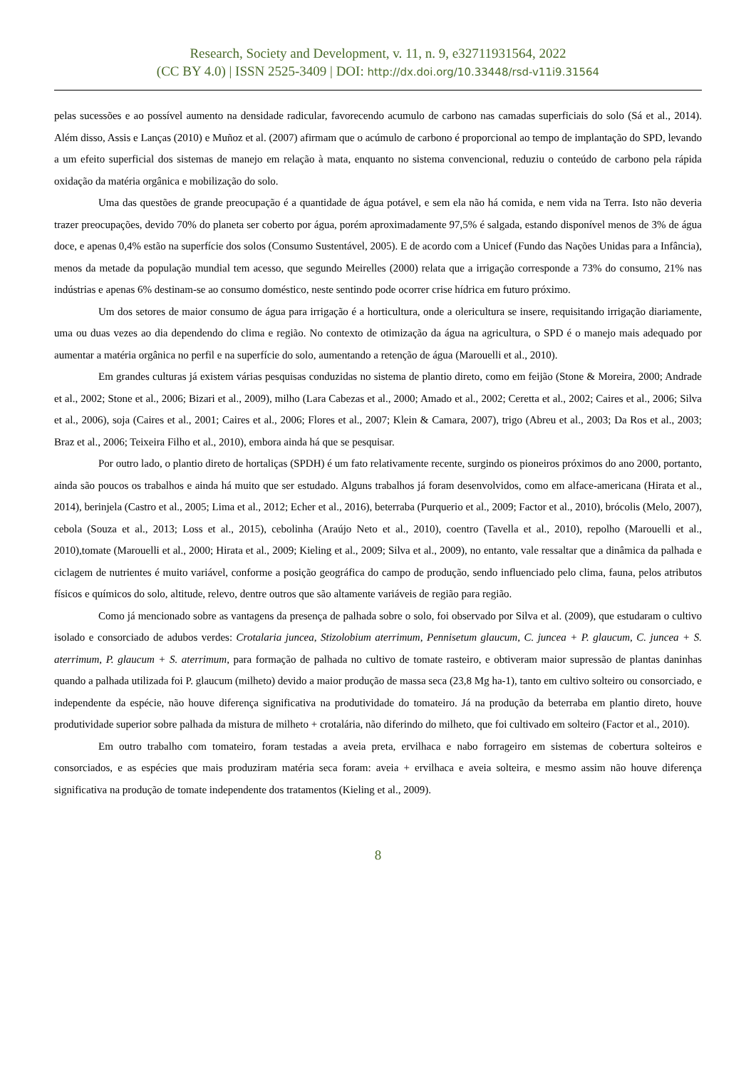Research, Society and Development, v. 11, n. 9, e32711931564, 2022
(CC BY 4.0) | ISSN 2525-3409 | DOI: http://dx.doi.org/10.33448/rsd-v11i9.31564
pelas sucessões e ao possível aumento na densidade radicular, favorecendo acumulo de carbono nas camadas superficiais do solo (Sá et al., 2014). Além disso, Assis e Lanças (2010) e Muñoz et al. (2007) afirmam que o acúmulo de carbono é proporcional ao tempo de implantação do SPD, levando a um efeito superficial dos sistemas de manejo em relação à mata, enquanto no sistema convencional, reduziu o conteúdo de carbono pela rápida oxidação da matéria orgânica e mobilização do solo.
Uma das questões de grande preocupação é a quantidade de água potável, e sem ela não há comida, e nem vida na Terra. Isto não deveria trazer preocupações, devido 70% do planeta ser coberto por água, porém aproximadamente 97,5% é salgada, estando disponível menos de 3% de água doce, e apenas 0,4% estão na superfície dos solos (Consumo Sustentável, 2005). E de acordo com a Unicef (Fundo das Nações Unidas para a Infância), menos da metade da população mundial tem acesso, que segundo Meirelles (2000) relata que a irrigação corresponde a 73% do consumo, 21% nas indústrias e apenas 6% destinam-se ao consumo doméstico, neste sentindo pode ocorrer crise hídrica em futuro próximo.
Um dos setores de maior consumo de água para irrigação é a horticultura, onde a olericultura se insere, requisitando irrigação diariamente, uma ou duas vezes ao dia dependendo do clima e região. No contexto de otimização da água na agricultura, o SPD é o manejo mais adequado por aumentar a matéria orgânica no perfil e na superfície do solo, aumentando a retenção de água (Marouelli et al., 2010).
Em grandes culturas já existem várias pesquisas conduzidas no sistema de plantio direto, como em feijão (Stone & Moreira, 2000; Andrade et al., 2002; Stone et al., 2006; Bizari et al., 2009), milho (Lara Cabezas et al., 2000; Amado et al., 2002; Ceretta et al., 2002; Caires et al., 2006; Silva et al., 2006), soja (Caires et al., 2001; Caires et al., 2006; Flores et al., 2007; Klein & Camara, 2007), trigo (Abreu et al., 2003; Da Ros et al., 2003; Braz et al., 2006; Teixeira Filho et al., 2010), embora ainda há que se pesquisar.
Por outro lado, o plantio direto de hortaliças (SPDH) é um fato relativamente recente, surgindo os pioneiros próximos do ano 2000, portanto, ainda são poucos os trabalhos e ainda há muito que ser estudado. Alguns trabalhos já foram desenvolvidos, como em alface-americana (Hirata et al., 2014), berinjela (Castro et al., 2005; Lima et al., 2012; Echer et al., 2016), beterraba (Purquerio et al., 2009; Factor et al., 2010), brócolis (Melo, 2007), cebola (Souza et al., 2013; Loss et al., 2015), cebolinha (Araújo Neto et al., 2010), coentro (Tavella et al., 2010), repolho (Marouelli et al., 2010),tomate (Marouelli et al., 2000; Hirata et al., 2009; Kieling et al., 2009; Silva et al., 2009), no entanto, vale ressaltar que a dinâmica da palhada e ciclagem de nutrientes é muito variável, conforme a posição geográfica do campo de produção, sendo influenciado pelo clima, fauna, pelos atributos físicos e químicos do solo, altitude, relevo, dentre outros que são altamente variáveis de região para região.
Como já mencionado sobre as vantagens da presença de palhada sobre o solo, foi observado por Silva et al. (2009), que estudaram o cultivo isolado e consorciado de adubos verdes: Crotalaria juncea, Stizolobium aterrimum, Pennisetum glaucum, C. juncea + P. glaucum, C. juncea + S. aterrimum, P. glaucum + S. aterrimum, para formação de palhada no cultivo de tomate rasteiro, e obtiveram maior supressão de plantas daninhas quando a palhada utilizada foi P. glaucum (milheto) devido a maior produção de massa seca (23,8 Mg ha-1), tanto em cultivo solteiro ou consorciado, e independente da espécie, não houve diferença significativa na produtividade do tomateiro. Já na produção da beterraba em plantio direto, houve produtividade superior sobre palhada da mistura de milheto + crotalária, não diferindo do milheto, que foi cultivado em solteiro (Factor et al., 2010).
Em outro trabalho com tomateiro, foram testadas a aveia preta, ervilhaca e nabo forrageiro em sistemas de cobertura solteiros e consorciados, e as espécies que mais produziram matéria seca foram: aveia + ervilhaca e aveia solteira, e mesmo assim não houve diferença significativa na produção de tomate independente dos tratamentos (Kieling et al., 2009).
8